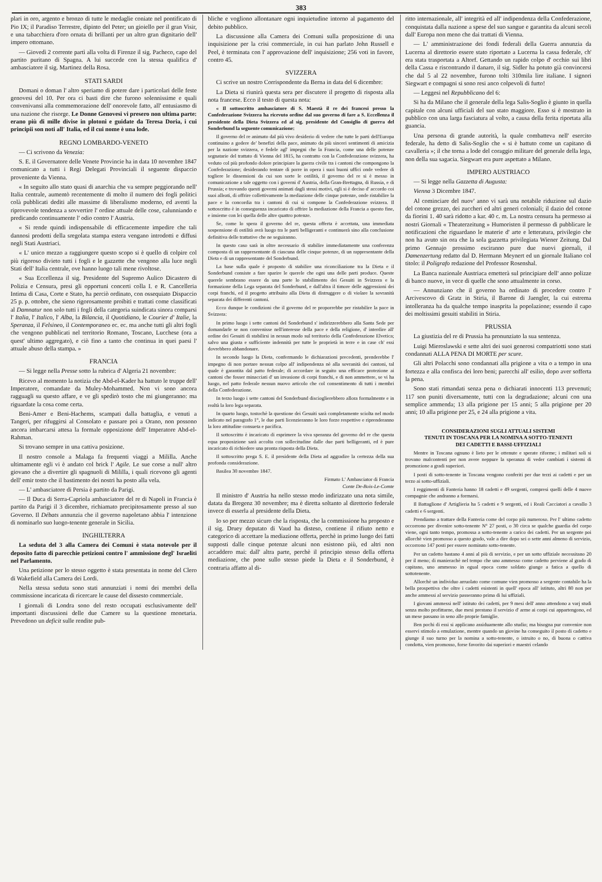383
plari in oro, argento e bronzo di tutte le medaglie coniate nel pontificato di Pio IX; il Paradiso Terrestre, dipinto del Peter; un gioiello per il gran Visir, e una tabacchiera d'oro ornata di brillanti per un altro gran dignitario dell' impero ottomano.
— Giovedì 2 corrente partì alla volta di Firenze il sig. Pacheco, capo del partito puritano di Spagna. A lui succede con la stessa qualifica d' ambasciatore il sig. Martinez della Rosa.
STATI SARDI
Domani o doman l' altro speriamo di potere dare i particolari delle feste genovesi del 10. Per ora ci basti dire che furono solennissime e quali convenivansi alla commemorazione dell' onorevole fatto, all' entusiasmo di una nazione che risorge. Le Donne Genovesi vi presero non ultima parte: erano più di mille divise in plotoni e guidate da Teresa Doria, i cui principii son noti all' Italia, ed il cui nome è una lode.
REGNO LOMBARDO-VENETO
— Ci scrivono da Venezia:
S. E. il Governatore delle Venete Provincie ha in data 10 novembre 1847 comunicato a tutti i Regi Delegati Provinciali il seguente dispaccio proveniente da Vienna.
« In seguito allo stato quasi di anarchia che va sempre peggiorando nell' Italia centrale, aumentò recentemente di molto il numero dei fogli politici colà pubblicati dediti alle massime di liberalismo moderno, ed aventi la riprovevole tendenza a sovvertire l' ordine attuale delle cose, calunniando e predicando continuamente l' odio contro l' Austria.
« Si rende quindi indispensabile di efficacemente impedire che tali dannosi prodotti della sregolata stampa estera vengano introdotti e diffusi negli Stati Austriaci.
« L' unico mezzo a raggiungere questo scopo si è quello di colpire col più rigoroso divieto tutti i fogli e le gazzette che vengono alla luce negli Stati dell' Italia centrale, ove hanno luogo tali mene rivoltose.
« Sua Eccellenza il sig. Presidente del Supremo Aulico Dicastero di Polizia e Censura, presi gli opportuni concerti colla I. e R. Cancelleria Intima di Casa, Corte e Stato, ha perciò ordinato, con ossequiato Dispaccio 25 p. p. ottobre, che sieno rigorosamente proibiti e trattati come classificati al Damnatur non solo tutti i fogli della categoria suindicata sinora comparsi l' Italia, l' Italico, l' Alba, la Bilancia, il Quotidiano, le Courier d' Italie, la Speranza, il Felsineo, il Contemporaneo ec. ec. ma anche tutti gli altri fogli che vengono pubblicati nel territorio Romano, Toscano, Lucchese (ora a quest' ultimo aggregato), e ciò fino a tanto che continua in quei paesi l' attuale abuso della stampa. »
FRANCIA
— Si legge nella Presse sotto la rubrica d' Algeria 21 novembre:
Ricevo al momento la notizia che Abd-el-Kader ha battuto le truppe dell' Imperatore, comandate da Muley-Mohammed. Non vi sono ancora ragguagli su questo affare, e ve gli spedirò tosto che mi giungeranno: ma riguardate la cosa come certa.
Beni-Amer e Beni-Hachems, scampati dalla battaglia, e venuti a Tangeri, per rifuggirsi al Consolato e passare poi a Orano, non possono ancora imbarcarsi attesa la formale opposizione dell' Imperatore Abd-el-Rahman.
Si trovano sempre in una cattiva posizione.
Il nostro console a Malaga fa frequenti viaggi a Mililla. Anche ultimamente egli vi è andato col brick l' Agile. Le sue corse a null' altro giovano che a divertire gli spagnuoli di Mililla, i quali ricevono gli agenti dell' emir tosto che il bastimento dei nostri ha posto alla vela.
— L' ambasciatore di Persia è partito da Parigi.
— Il Duca di Serra-Capriola ambasciatore del re di Napoli in Francia è partito da Parigi il 3 dicembre, richiamato precipitosamente presso al suo Governo. Il Débats annunzia che il governo napoletano abbia l' intenzione di nominarlo suo luogo-tenente generale in Sicilia.
INGHILTERRA
La seduta del 3 alla Camera dei Comuni è stata notevole per il deposito fatto di parecchie petizioni contro l' ammissione degl' Israeliti nel Parlamento.
Una petizione per lo stesso oggetto è stata presentata in nome del Clero di Wakefield alla Camera dei Lordi.
Nella stessa seduta sono stati annunziati i nomi dei membri della commissione incaricata di ricercare le cause del dissesto commerciale.
I giornali di Londra sono del resto occupati esclusivamente dell' importanti discussioni delle due Camere su la questione monetaria. Prevedono un deficit sulle rendite pub-
bliche e vogliono allontanare ogni inquietudine intorno al pagamento del debito pubblico.
La discussione alla Camera dei Comuni sulla proposizione di una inquisizione per la crisi commerciale, in cui han parlato John Russell e Peel, è terminata con l' approvazione dell' inquisizione; 256 voti in favore, contro 45.
SVIZZERA
Ci scrive un nostro Corrispondente da Berna in data del 6 dicembre:
La Dieta si riunirà questa sera per discutere il progetto di risposta alla nota francese. Ecco il testo di questa nota:
« Il sottoscritto ambasciatore di S. Maestà il re dei francesi presso la Confederazione Svizzera ha ricevuto ordine dal suo governo di fare a S. Eccellenza il presidente della Dieta Svizzera ed al sig. presidente del Consiglio di guerra del Sonderbund la seguente comunicazione:
Il governo del re animato dal più vivo desiderio di vedere che tutte le parti dell'Europa continuino a godere de' benefizi della pace, animato da più sinceri sentimenti di amicizia per la nazione svizzera, e fedele agl' impegni che la Francia, come una delle potenze segnatarie del trattato di Vienna del 1815, ha contratto con la Confederazione svizzera, ha veduto col più profondo dolore principiare la guerra civile tra i cantoni che compongono la Confederazione; desiderando tentare di porre in opera i suoi buoni uffici onde vedere di togliere le dissensioni da cui son sorte le ostilità, il governo del re si è messo in comunicazione a tale oggetto con i governi d' Austria, della Gran-Brettagna, di Russia, e di Prussia; e trovando questi governi animati dagli stessi motivi, egli si è deciso d' accordo coi suoi alleati, di offrire collettivamente la mediazione delle cinque potenze, onde ristabilire la pace e la concordia tra i cantoni di cui si compone la Confederazione svizzera. Il sottoscritto è in conseguenza incaricato di offrire la mediazione della Francia a questo fine, e insieme con lei quella delle altre quattro potenze.
Se, come lo spera il governo del re, questa offerta è accettata, una immediata sospensione di ostilità avrà luogo tra le parti belligeranti e continuerà sino alla conclusione definitiva delle trattative che ne seguiranno.
In questo caso sarà in oltre necessario di stabilire immediatamente una conferenza composta di un rappresentante di ciascuna delle cinque potenze, di un rappresentante della Dieta e di un rappresentante del Sonderbund.
La base sulla quale è proposto di stabilire una riconciliazione tra la Dieta e il Sonderbund consiste a fare sparire le querele che ogni una delle parti produce. Queste querele sembrano essere da una parte lo stabilimento dei Gesuiti in Svizzera e la formazione della Lega separata del Sonderbund, e dall'altra il timore delle aggressioni dei corpi franchi, ed il progetto attribuito alla Dieta di distruggere o di violare la sovranità separata dei differenti cantoni.
Ecco dunque le condizioni che il governo del re proporrebbe per ristabilire la pace in Svizzera:
In primo luogo i sette cantoni del Sonderbund s' indirizzerebbero alla Santa Sede per domandarle se non convenisse nell'interesse della pace e della religione, d' interdire all' ordine dei Gesuiti di stabilirsi in nessun modo sul territorio della Confederazione Elvetica; salvo una giusta e sufficiente indennità per tutte le proprietà in terre e in case ch' essi dovrebbero abbandonare.
In secondo luogo la Dieta, confermando le dichiarazioni precedenti, prenderebbe l' impegno di non portare nessun colpo all' indipendenza nè alla sovranità dei cantoni, tal quale è garantita dal patto federale; di accordare in seguito una efficace protezione ai cantoni che fosser minacciati d' un invasione di corpi franchi, e di non ammettere, se vi ha luogo, nel patto federale nessun nuovo articolo che col consentimento di tutti i membri della Confederazione.
In terzo luogo i sette cantoni del Sonderbund discioglierebbero allora formalmente e in realtà la loro lega separata.
In quarto luogo, tostochè la questione dei Gesuiti sarà completamente sciolta nel modo indicato nel paragrafo 1°, le due parti licenzieranno le loro forze respettive e riprenderanno la loro attitudine consueta e pacifica.
Il sottoscritto è incaricato di esprimere la viva speranza del governo del re che questa equa proposizione sarà accolta con sollecitudine dalle due parti belligeranti, ed è pure incaricato di richiedere una pronta risposta della Dieta.
Il sottoscritto prega S. E. il presidente della Dieta ad aggradire la certezza della sua profonda considerazione.
Basilea 30 novembre 1847.
Firmato L' Ambasciator di Francia
Conte De-Bois-Le-Comte
Il ministro d' Austria ha nello stesso modo indirizzato una nota simile, datata da Bregenz 30 novembre; ma è diretta soltanto al direttorio federale invece di esserla al presidente della Dieta.
Io so per mezzo sicuro che la risposta, che la commissione ha proposto e il sig. Druey deputato di Vaud ha disteso, contiene il rifiuto netto e categorico di accettare la mediazione offerta, perchè in primo luogo dei fatti supposti dalle cinque potenze alcuni non esistono più, ed altri non accaddero mai: dall' altra parte, perchè il principio stesso della offerta mediazione, che pone sullo stesso piede la Dieta e il Sonderbund, è contraria affatto al di-
ritto internazionale, all' integrità ed all' indipendenza della Confederazione, conquistata dalla nazione a spese del suo sangue e garantita da alcuni secoli dall' Europa non meno che dai trattati di Vienna.
— L' amministrazione dei fondi federali della Guerra annunzia da Lucerna al direttorio essere stato riportato a Lucerna la cassa federale, ch' era stata trasportata a Altorf. Gettando un rapido colpo d' occhio sui libri della Cassa e riscontrando il danaro, il sig. Sidler ha potuto già convincersi che dal 5 al 22 novembre, furono tolti 310mila lire italiane. I signori Siegwart e compagni si sono resi anco colpevoli di furto!
— Leggesi nel Repubblicano del 6:
Si ha da Milano che il generale della lega Salis-Soglio è giunto in quella capitale con alcuni ufficiali del suo stato maggiore. Esso si è mostrato in pubblico con una larga fasciatura al volto, a causa della ferita riportata alla guancia.
Una persona di grande autorità, la quale combatteva nell' esercito federale, ha detto di Salis-Soglio che « si è battuto come un capitano di cavalleria »; il che torna a lode del coraggio militare del generale della lega, non della sua sagacia. Siegwart era pure aspettato a Milano.
IMPERO AUSTRIACO
— Si legge nella Gazzetta di Augusta:
Vienna 3 Dicembre 1847.
Al cominciare del nuov' anno vi sarà una notabile riduzione sul dazio del cotone grezzo, dei zuccheri ed altri generi coloniali; il dazio del cotone da fiorini 1. 40 sarà ridotto a kar. 40 c. m. La nostra censura ha permesso ai nostri Giornali « Theaterzeitung » Humoristen il permesso di pubblicare le notificazioni che riguardano le materie d' arte e letteratura, privilegio che non ha avuto sin ora che la sola gazzetta privilegiata Wiener Zeitung. Dal primo Gennajo prossimo esciranno pure due nuovi giornali, il Damenzertung redatto dal D. Hermann Meynert ed un giornale Italiano col titolo: il Poligrafo redazione del Professor Rosenshal.
La Banca nazionale Austriaca emetterà sul principiare dell' anno polizze di banco nuove, in vece di quelle che sono attualmente in corso.
— Annunziano che il governo ha ordinato di procedere contro l' Arcivescovo di Gratz in Stiria, il Barone di Jaengler, la cui estrema intolleranza ha da qualche tempo inasprita la popolazione; essendo il capo dei moltissimi gesuiti stabiliti in Stiria.
PRUSSIA
La giustizia del re di Prussia ha pronunziato la sua sentenza.
Luigi Mieroslawski e sette altri dei suoi generosi compatriotti sono stati condannati ALLA PENA DI MORTE per scure.
Gli altri Polacchi sono condannati alla prigione a vita o a tempo in una fortezza e alla confisca dei loro beni; parecchi all' esilio, dopo aver sofferta la pena.
Sono stati rimandati senza pena o dichiarati innocenti 113 prevenuti; 117 son puniti diversamente, tutti con la degradazione; alcuni con una semplice ammenda; 13 alla prigione per 15 anni; 5 alla prigione per 20 anni; 10 alla prigione per 25, e 24 alla prigione a vita.
CONSIDERAZIONI SUGLI ATTUALI SISTEMI
TENUTI IN TOSCANA PER LA NOMINA A SOTTO-TENENTI
DEI CADETTI E BASSI-UFFIZIALI
Mentre in Toscana ognuno è lieto per le ottenute e sperate riforme; i militari soli si trovano malcontenti per non avere neppure la speranza di veder cambiati i sistemi di promozione a gradi superiori.
I posti di sotto-tenente in Toscana vengono conferiti per due terzi ai cadetti e per un terzo ai sotto-uffiziali.
I reggimenti di Fanteria hanno 18 cadetti e 49 sergenti, compresi quelli delle 4 nuove compagnie che andranno a formarsi.
Il Battaglione d' Artiglieria ha 5 cadetti e 9 sergenti, ed i Reali Cacciatori a cavallo 3 cadetti e 6 sergenti.
Prendiamo a trattare della Fanteria come del corpo più numeroso. Per l' ultimo cadetto occorrono per divenire sotto-tenente N° 27 posti, o 30 circa se qualche guardia del corpo viene, ogni tanto tempo, promossa a sotto-tenente a carico dei cadetti. Per un sergente poi allorchè vien promosso a questo grado, vale a dire dopo sei o sette anni almeno di servizio, occorrono 147 posti per essere nominato sotto-tenente.
Per un cadetto bastano 4 anni al più di servizio, e per un sotto uffiziale necessitano 20 per il meno; di manierachè nel tempo che uno ammesso come cadetto perviene al grado di capitano, uno ammesso in egual epoca come soldato giunge a fatica a quello di sottotenente.
Allorchè un individuo arruolato come comune vien promosso a sergente contabile ha la bella prospettiva che oltre i cadetti esistenti in quell' epoca all' istituto, altri 80 non per anche ammessi al servizio passeranno prima di lui uffiziali.
I giovani ammessi nell' istituto dei cadetti, per 9 mesi dell' anno attendono a varj studi senza molto profittarne, due mesi prestano il servizio d' arme ai corpi cui appartengono, ed un mese passano in seno alle proprie famiglie.
Ben pochi di essi si applicano assiduamente allo studio; ma bisogna pur convenire non esservi stimolo a emulazione, mentre quando un giovine ha conseguito il posto di cadetto e giunge il suo turno per la nomina a sotto-tenente, o istruito o no, di buona o cattiva condotta, vien promosso, forse favorito dai superiori e maestri celando